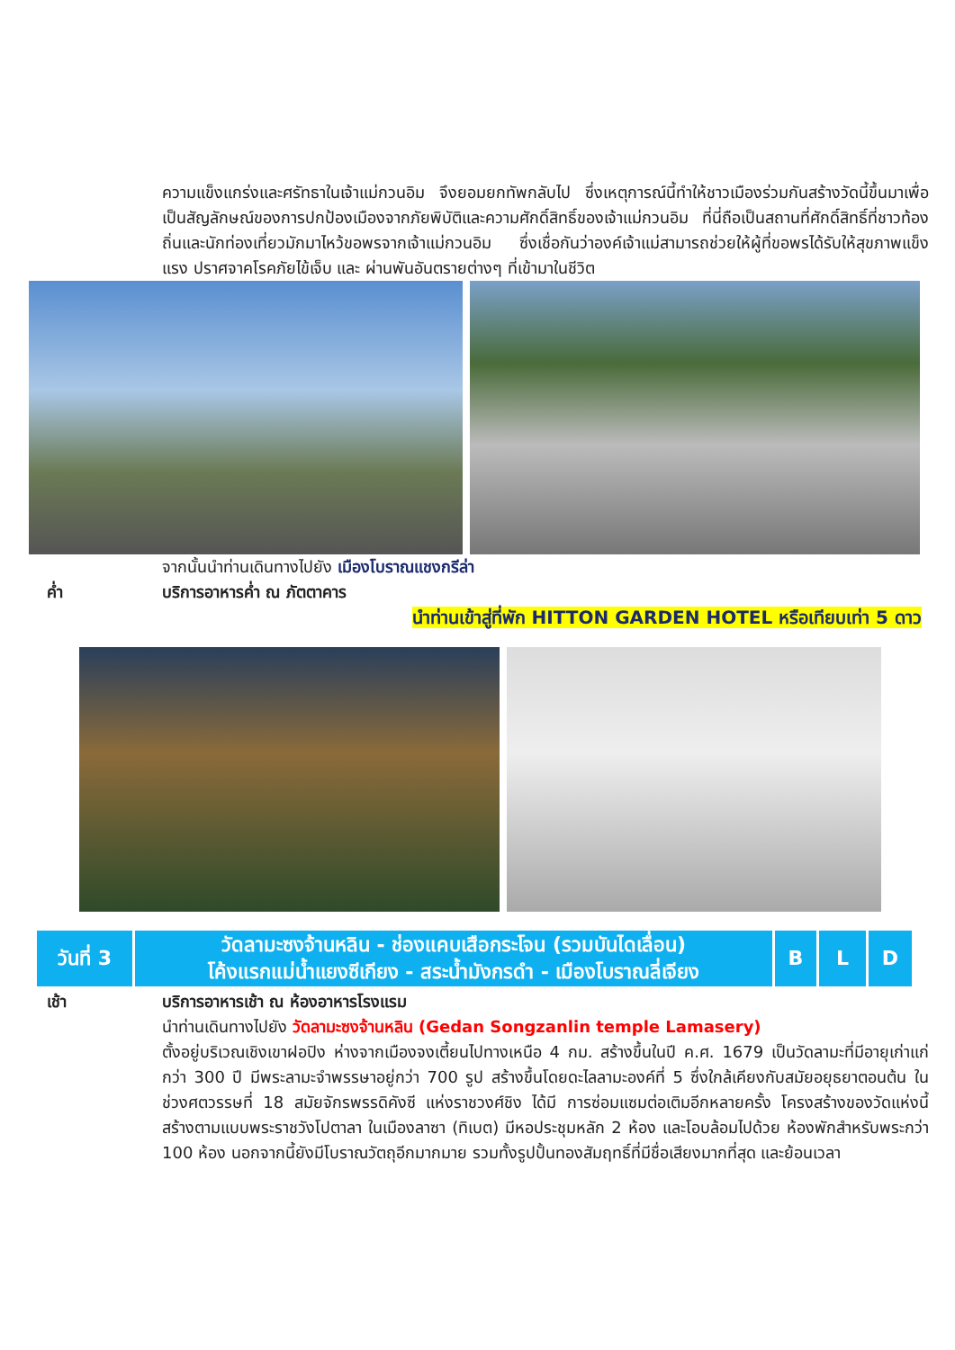ความแข็งแกร่งและศรัทธาในเจ้าแม่กวนอิม จึงยอมยกทัพกลับไป ซึ่งเหตุการณ์นี้ทำให้ชาวเมืองร่วมกันสร้างวัดนี้ขึ้นมาเพื่อเป็นสัญลักษณ์ของการปกป้องเมืองจากภัยพิบัติและความศักดิ์สิทธิ์ของเจ้าแม่กวนอิม ที่นี่ถือเป็นสถานที่ศักดิ์สิทธิ์ที่ชาวท้องถิ่นและนักท่องเที่ยวมักมาไหว้ขอพรจากเจ้าแม่กวนอิม ซึ่งเชื่อกันว่าองค์เจ้าแม่สามารถช่วยให้ผู้ที่ขอพรได้รับให้สุขภาพแข็งแรง ปราศจาคโรคภัยไข้เจ็บ และ ผ่านพันอันตรายต่างๆ ที่เข้ามาในชีวิต
จากนั้นนำท่านเดินทางไปยัง เมืองโบราณแชงกรีล่า
ค่ำ บริการอาหารค่ำ ณ ภัตตาคาร
นำท่านเข้าสู่ที่พัก HITTON GARDEN HOTEL หรือเทียบเท่า 5 ดาว
| วันที่ 3 | วัดลามะซงจ้านหลิน - ช่องแคบเสือกระโจน (รวมบันไดเลื่อน) โค้งแรกแม่น้ำแยงซีเกียง - สระน้ำมังกรดำ - เมืองโบราณลี่เจียง | B | L | D |
เช้า บริการอาหารเช้า ณ ห้องอาหารโรงแรม
นำท่านเดินทางไปยัง วัดลามะซงจ้านหลิน (Gedan Songzanlin temple Lamasery)
ตั้งอยู่บริเวณเชิงเขาฝอปิง ห่างจากเมืองจงเตี้ยนไปทางเหนือ 4 กม. สร้างขึ้นในปี ค.ศ. 1679 เป็นวัดลามะที่มีอายุเก่าแก่กว่า 300 ปี มีพระลามะจำพรรษาอยู่กว่า 700 รูป สร้างขึ้นโดยดะไลลามะองค์ที่ 5 ซึ่งใกล้เคียงกับสมัยอยุธยาตอนต้น ในช่วงศตวรรษที่ 18 สมัยจักรพรรดิคังซี แห่งราชวงศ์ชิง ได้มี การซ่อมแซมต่อเติมอีกหลายครั้ง โครงสร้างของวัดแห่งนี้สร้างตามแบบพระราชวังโปตาลา ในเมืองลาซา (ทิเบต) มีหอประชุมหลัก 2 ห้อง และโอบล้อมไปด้วย ห้องพักสำหรับพระกว่า 100 ห้อง นอกจากนี้ยังมีโบราณวัตถุอีกมากมาย รวมทั้งรูปปั้นทองสัมฤทธิ์ที่มีชื่อเสียงมากที่สุด และย้อนเวลา